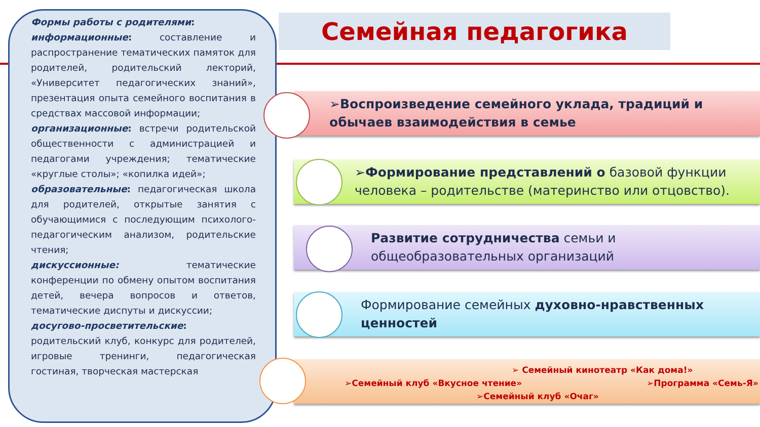Семейная педагогика
Формы работы с родителями:
информационные: составление и распространение тематических памяток для родителей, родительский лекторий, «Университет педагогических знаний», презентация опыта семейного воспитания в средствах массовой информации;
организационные: встречи родительской общественности с администрацией и педагогами учреждения; тематические «круглые столы»; «копилка идей»;
образовательные: педагогическая школа для родителей, открытые занятия с обучающимися с последующим психолого-педагогическим анализом, родительские чтения;
дискуссионные: тематические конференции по обмену опытом воспитания детей, вечера вопросов и ответов, тематические диспуты и дискуссии;
досугово-просветительские: родительский клуб, конкурс для родителей, игровые тренинги, педагогическая гостиная, творческая мастерская
➢Воспроизведение семейного уклада, традиций и обычаев взаимодействия в семье
➢Формирование представлений о базовой функции человека – родительстве (материнство или отцовство).
Развитие сотрудничества семьи и общеобразовательных организаций
Формирование семейных духовно-нравственных ценностей
➢ Семейный кинотеатр «Как дома!»
➢Семейный клуб «Вкусное чтение» ➢Программа «Семь-Я»
➢Семейный клуб «Очаг»